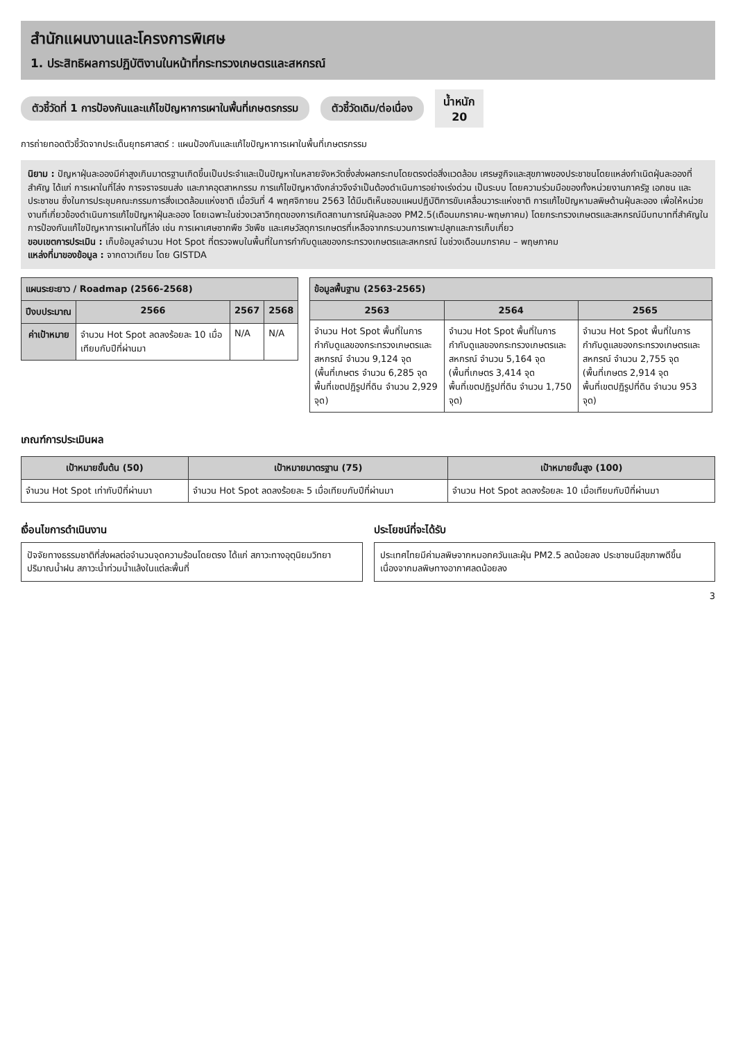สำนักแผนงานและโครงการพิเศษ
1. ประสิทธิผลการปฏิบัติงานในหน้าที่กระทรวงเกษตรและสหกรณ์
ตัวชี้วัดที่ 1 การป้องกันและแก้ไขปัญหาการเผาในพื้นที่เกษตรกรรม ตัวชี้วัดเดิม/ต่อเนื่อง น้ำหนัก
20
การถ่ายทอดตัวชี้วัดจากประเด็นยุทธศาสตร์ : แผนป้องกันและแก้ไขปัญหาการเผาในพื้นที่เกษตรกรรม
นิยาม : ปัญหาฝุ่นละอองมีค่าสูงเกินมาตรฐานเกิดขึ้นเป็นประจำและเป็นปัญหาในหลายจังหวัดซึ่งส่งผลกระทบโดยตรงต่อสิ่งแวดล้อม เศรษฐกิจและสุขภาพของประชาชนโดยแหล่งกำเนิดฝุ่นละอองที่สำคัญ ได้แก่ การเผาในที่โล่ง การจราจรขนส่ง และภาคอุตสาหกรรม การแก้ไขปัญหาดังกล่าวจึงจำเป็นต้องดำเนินการอย่างเร่งด่วน เป็นระบบ โดยความร่วมมือของทั้งหน่วยงานภาครัฐ เอกชน และประชาชน ซึ่งในการประชุมคณะกรรมการสิ่งแวดล้อมแห่งชาติ เมื่อวันที่ 4 พฤศจิกายน 2563 ได้มีมติเห็นชอบแผนปฏิบัติการขับเคลื่อนวาระแห่งชาติ การแก้ไขปัญหามลพิษด้านฝุ่นละออง เพื่อให้หน่วยงานที่เกี่ยวข้องดำเนินการแก้ไขปัญหาฝุ่นละออง โดยเฉพาะในช่วงเวลาวิกฤตของการเกิดสถานการณ์ฝุ่นละออง PM2.5(เดือนมกราคม-พฤษภาคม) โดยกระทรวงเกษตรและสหกรณ์มีบทบาทที่สำคัญในการป้องกันแก้ไขปัญหาการเผาในที่โล่ง เช่น การเผาเศษซากพืช วัชพืช และเศษวัสดุการเกษตรที่เหลือจากกระบวนการเพาะปลูกและการเก็บเกี่ยว
ขอบเขตการประเมิน : เก็บข้อมูลจำนวน Hot Spot ที่ตรวจพบในพื้นที่ในการกำกับดูแลของกระทรวงเกษตรและสหกรณ์ ในช่วงเดือนมกราคม – พฤษภาคม
แหล่งที่มาของข้อมูล : จากดาวเทียม โดย GISTDA
| แผนระยะยาว / Roadmap (2566-2568) | | | |
| --- | --- | --- | --- |
| ปีงบประมาณ | 2566 | 2567 | 2568 |
| ค่าเป้าหมาย | จำนวน Hot Spot ลดลงร้อยละ 10 เมื่อเทียบกับปีที่ผ่านมา | N/A | N/A |
| ข้อมูลพื้นฐาน (2563-2565) | | |
| --- | --- | --- |
| 2563 | 2564 | 2565 |
| จำนวน Hot Spot พื้นที่ในการกำกับดูแลของกระทรวงเกษตรและสหกรณ์ จำนวน 9,124 จุด (พื้นที่เกษตร จำนวน 6,285 จุด พื้นที่เขตปฏิรูปที่ดิน จำนวน 2,929 จุด) | จำนวน Hot Spot พื้นที่ในการกำกับดูแลของกระทรวงเกษตรและสหกรณ์ จำนวน 5,164 จุด (พื้นที่เกษตร 3,414 จุด พื้นที่เขตปฏิรูปที่ดิน จำนวน 1,750 จุด) | จำนวน Hot Spot พื้นที่ในการกำกับดูแลของกระทรวงเกษตรและสหกรณ์ จำนวน 2,755 จุด (พื้นที่เกษตร 2,914 จุด พื้นที่เขตปฏิรูปที่ดิน จำนวน 953 จุด) |
เกณฑ์การประเมินผล
| เป้าหมายขั้นต้น (50) | เป้าหมายมาตรฐาน (75) | เป้าหมายขั้นสูง (100) |
| --- | --- | --- |
| จำนวน Hot Spot เท่ากับปีที่ผ่านมา | จำนวน Hot Spot ลดลงร้อยละ 5 เมื่อเทียบกับปีที่ผ่านมา | จำนวน Hot Spot ลดลงร้อยละ 10 เมื่อเทียบกับปีที่ผ่านมา |
เงื่อนไขการดำเนินงาน
ปัจจัยทางธรรมชาติที่ส่งผลต่อจำนวนจุดความร้อนโดยตรง ได้แก่ สภาวะทางอุตุนิยมวิทยา ปริมาณน้ำฝน สภาวะน้ำท่วมน้ำแล้งในแต่ละพื้นที่
ประโยชน์ที่จะได้รับ
ประเทศไทยมีค่ามลพิษจากหมอกควันและฝุ่น PM2.5 ลดน้อยลง ประชาชนมีสุขภาพดีขึ้น เนื่องจากมลพิษทางอากาศลดน้อยลง
3